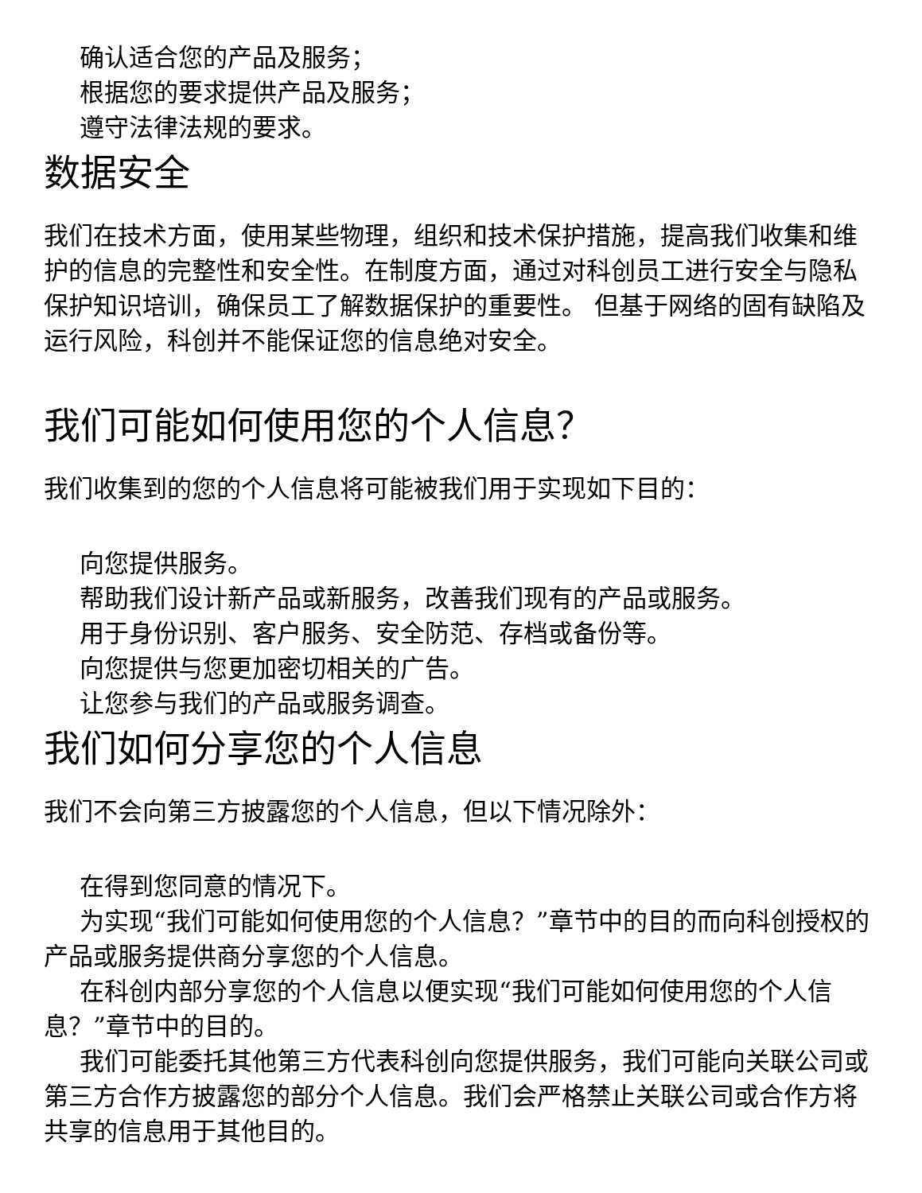确认适合您的产品及服务；
根据您的要求提供产品及服务；
遵守法律法规的要求。
数据安全
我们在技术方面，使用某些物理，组织和技术保护措施，提高我们收集和维护的信息的完整性和安全性。在制度方面，通过对科创员工进行安全与隐私保护知识培训，确保员工了解数据保护的重要性。 但基于网络的固有缺陷及运行风险，科创并不能保证您的信息绝对安全。
我们可能如何使用您的个人信息？
我们收集到的您的个人信息将可能被我们用于实现如下目的：
向您提供服务。
帮助我们设计新产品或新服务，改善我们现有的产品或服务。
用于身份识别、客户服务、安全防范、存档或备份等。
向您提供与您更加密切相关的广告。
让您参与我们的产品或服务调查。
我们如何分享您的个人信息
我们不会向第三方披露您的个人信息，但以下情况除外：
在得到您同意的情况下。
为实现“我们可能如何使用您的个人信息？”章节中的目的而向科创授权的产品或服务提供商分享您的个人信息。
在科创内部分享您的个人信息以便实现“我们可能如何使用您的个人信息？”章节中的目的。
我们可能委托其他第三方代表科创向您提供服务，我们可能向关联公司或第三方合作方披露您的部分个人信息。我们会严格禁止关联公司或合作方将共享的信息用于其他目的。